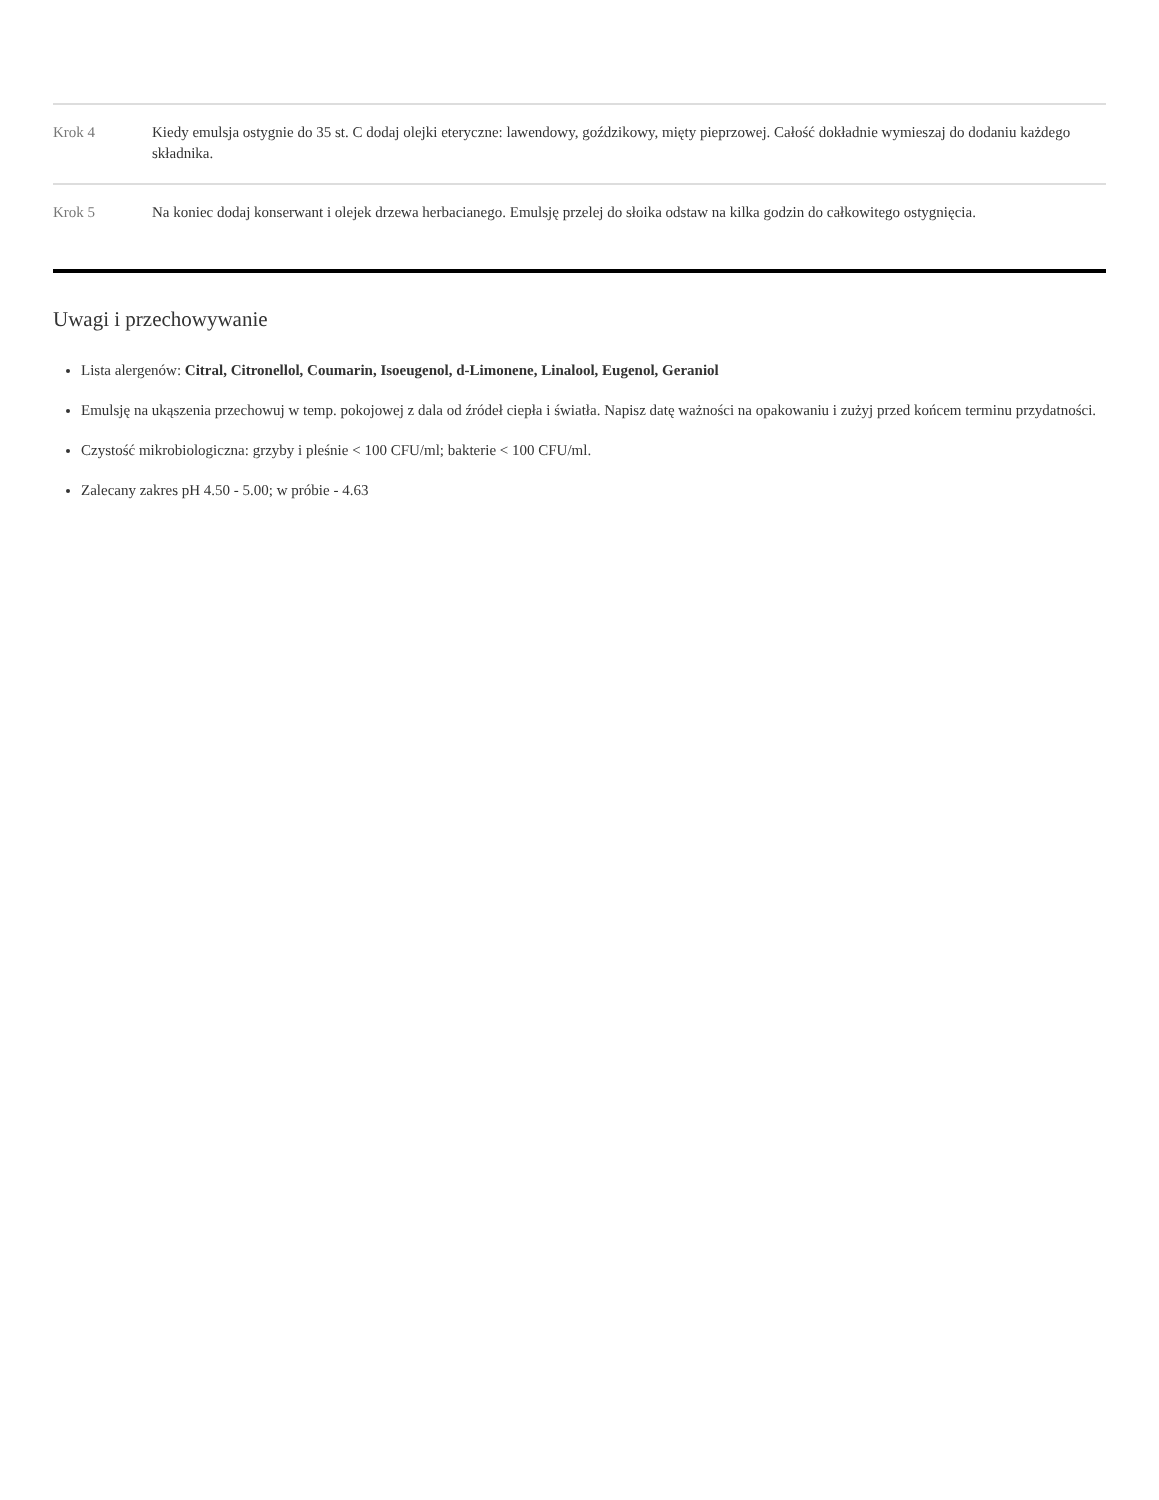| Krok 4 | Kiedy emulsja ostygnie do 35 st. C dodaj olejki eteryczne: lawendowy, goździkowy, mięty pieprzowej. Całość dokładnie wymieszaj do dodaniu każdego składnika. |
| Krok 5 | Na koniec dodaj konserwant i olejek drzewa herbacianego. Emulsję przelej do słoika odstaw na kilka godzin do całkowitego ostygnięcia. |
Uwagi i przechowywanie
Lista alergenów: Citral, Citronellol, Coumarin, Isoeugenol, d-Limonene, Linalool, Eugenol, Geraniol
Emulsję na ukąszenia przechowuj w temp. pokojowej z dala od źródeł ciepła i światła. Napisz datę ważności na opakowaniu i zużyj przed końcem terminu przydatności.
Czystość mikrobiologiczna: grzyby i pleśnie < 100 CFU/ml; bakterie < 100 CFU/ml.
Zalecany zakres pH 4.50 - 5.00; w próbie - 4.63